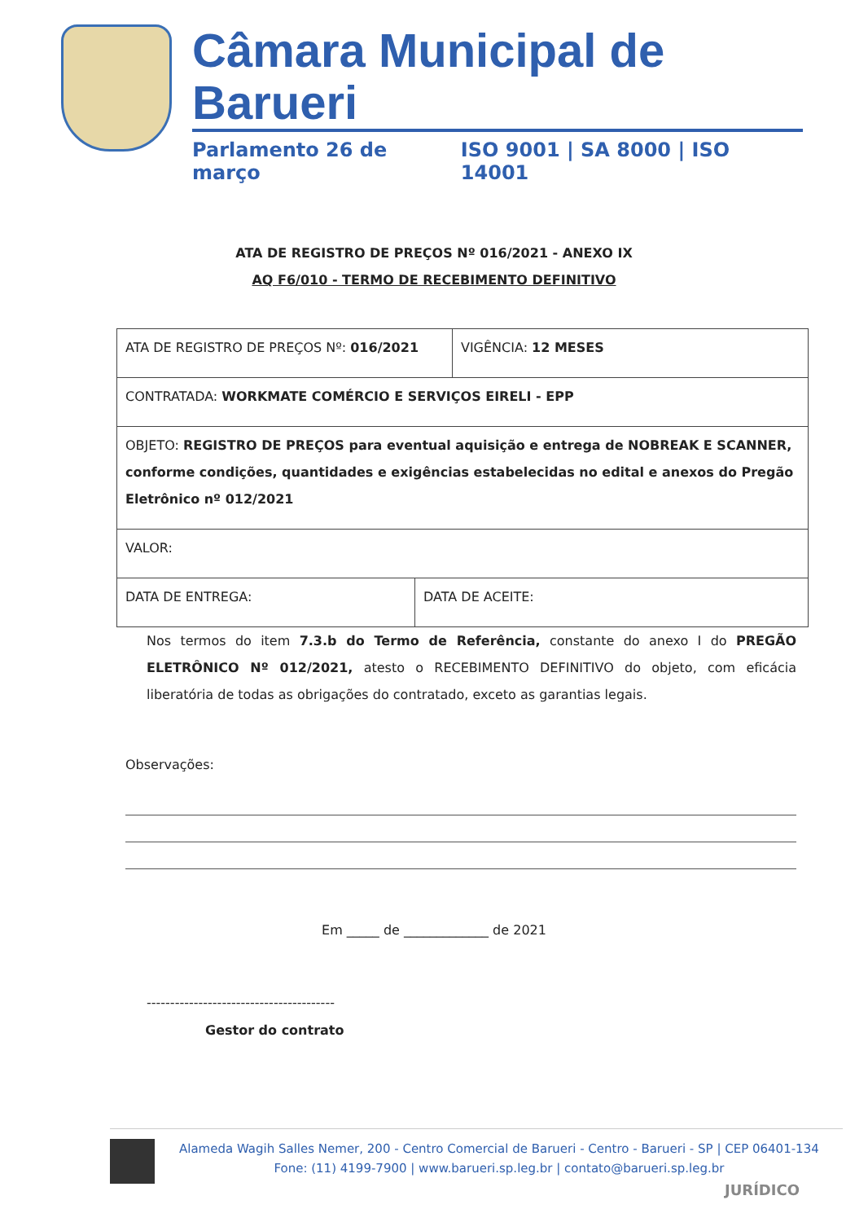Câmara Municipal de Barueri
Parlamento 26 de março ISO 9001 | SA 8000 | ISO 14001
ATA DE REGISTRO DE PREÇOS Nº 016/2021 - ANEXO IX
AQ F6/010 - TERMO DE RECEBIMENTO DEFINITIVO
| ATA DE REGISTRO DE PREÇOS Nº: 016/2021 | | VIGÊNCIA: 12 MESES |
| CONTRATADA: WORKMATE COMÉRCIO E SERVIÇOS EIRELI - EPP | | |
| OBJETO: REGISTRO DE PREÇOS para eventual aquisição e entrega de NOBREAK E SCANNER, conforme condições, quantidades e exigências estabelecidas no edital e anexos do Pregão Eletrônico nº 012/2021 | | |
| VALOR: | | |
| DATA DE ENTREGA: | DATA DE ACEITE: | |
Nos termos do item 7.3.b do Termo de Referência, constante do anexo I do PREGÃO ELETRÔNICO Nº 012/2021, atesto o RECEBIMENTO DEFINITIVO do objeto, com eficácia liberatória de todas as obrigações do contratado, exceto as garantias legais.
Observações:
Em _____ de _____________ de 2021
----------------------------------------
Gestor do contrato
Alameda Wagih Salles Nemer, 200 - Centro Comercial de Barueri - Centro - Barueri - SP | CEP 06401-134
Fone: (11) 4199-7900 | www.barueri.sp.leg.br | contato@barueri.sp.leg.br
JURÍDICO